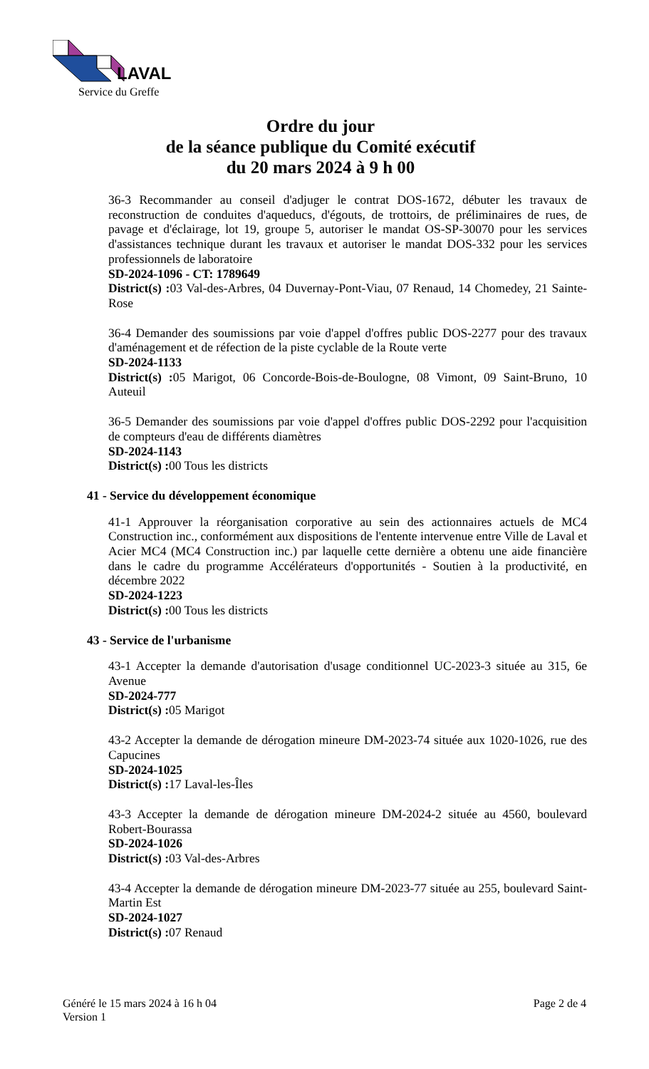LAVAL
Service du Greffe
Ordre du jour
de la séance publique du Comité exécutif
du 20 mars 2024 à 9 h 00
36-3 Recommander au conseil d'adjuger le contrat DOS-1672, débuter les travaux de reconstruction de conduites d'aqueducs, d'égouts, de trottoirs, de préliminaires de rues, de pavage et d'éclairage, lot 19, groupe 5, autoriser le mandat OS-SP-30070 pour les services d'assistances technique durant les travaux et autoriser le mandat DOS-332 pour les services professionnels de laboratoire
SD-2024-1096 - CT: 1789649
District(s) : 03 Val-des-Arbres, 04 Duvernay-Pont-Viau, 07 Renaud, 14 Chomedey, 21 Sainte-Rose
36-4 Demander des soumissions par voie d'appel d'offres public DOS-2277 pour des travaux d'aménagement et de réfection de la piste cyclable de la Route verte
SD-2024-1133
District(s) : 05 Marigot, 06 Concorde-Bois-de-Boulogne, 08 Vimont, 09 Saint-Bruno, 10 Auteuil
36-5 Demander des soumissions par voie d'appel d'offres public DOS-2292 pour l'acquisition de compteurs d'eau de différents diamètres
SD-2024-1143
District(s) : 00 Tous les districts
41 - Service du développement économique
41-1 Approuver la réorganisation corporative au sein des actionnaires actuels de MC4 Construction inc., conformément aux dispositions de l'entente intervenue entre Ville de Laval et Acier MC4 (MC4 Construction inc.) par laquelle cette dernière a obtenu une aide financière dans le cadre du programme Accélérateurs d'opportunités - Soutien à la productivité, en décembre 2022
SD-2024-1223
District(s) : 00 Tous les districts
43 - Service de l'urbanisme
43-1 Accepter la demande d'autorisation d'usage conditionnel UC-2023-3 située au 315, 6e Avenue
SD-2024-777
District(s) : 05 Marigot
43-2 Accepter la demande de dérogation mineure DM-2023-74 située aux 1020-1026, rue des Capucines
SD-2024-1025
District(s) : 17 Laval-les-Îles
43-3 Accepter la demande de dérogation mineure DM-2024-2 située au 4560, boulevard Robert-Bourassa
SD-2024-1026
District(s) : 03 Val-des-Arbres
43-4 Accepter la demande de dérogation mineure DM-2023-77 située au 255, boulevard Saint-Martin Est
SD-2024-1027
District(s) : 07 Renaud
Généré le 15 mars 2024 à 16 h 04
Version 1
Page 2 de 4